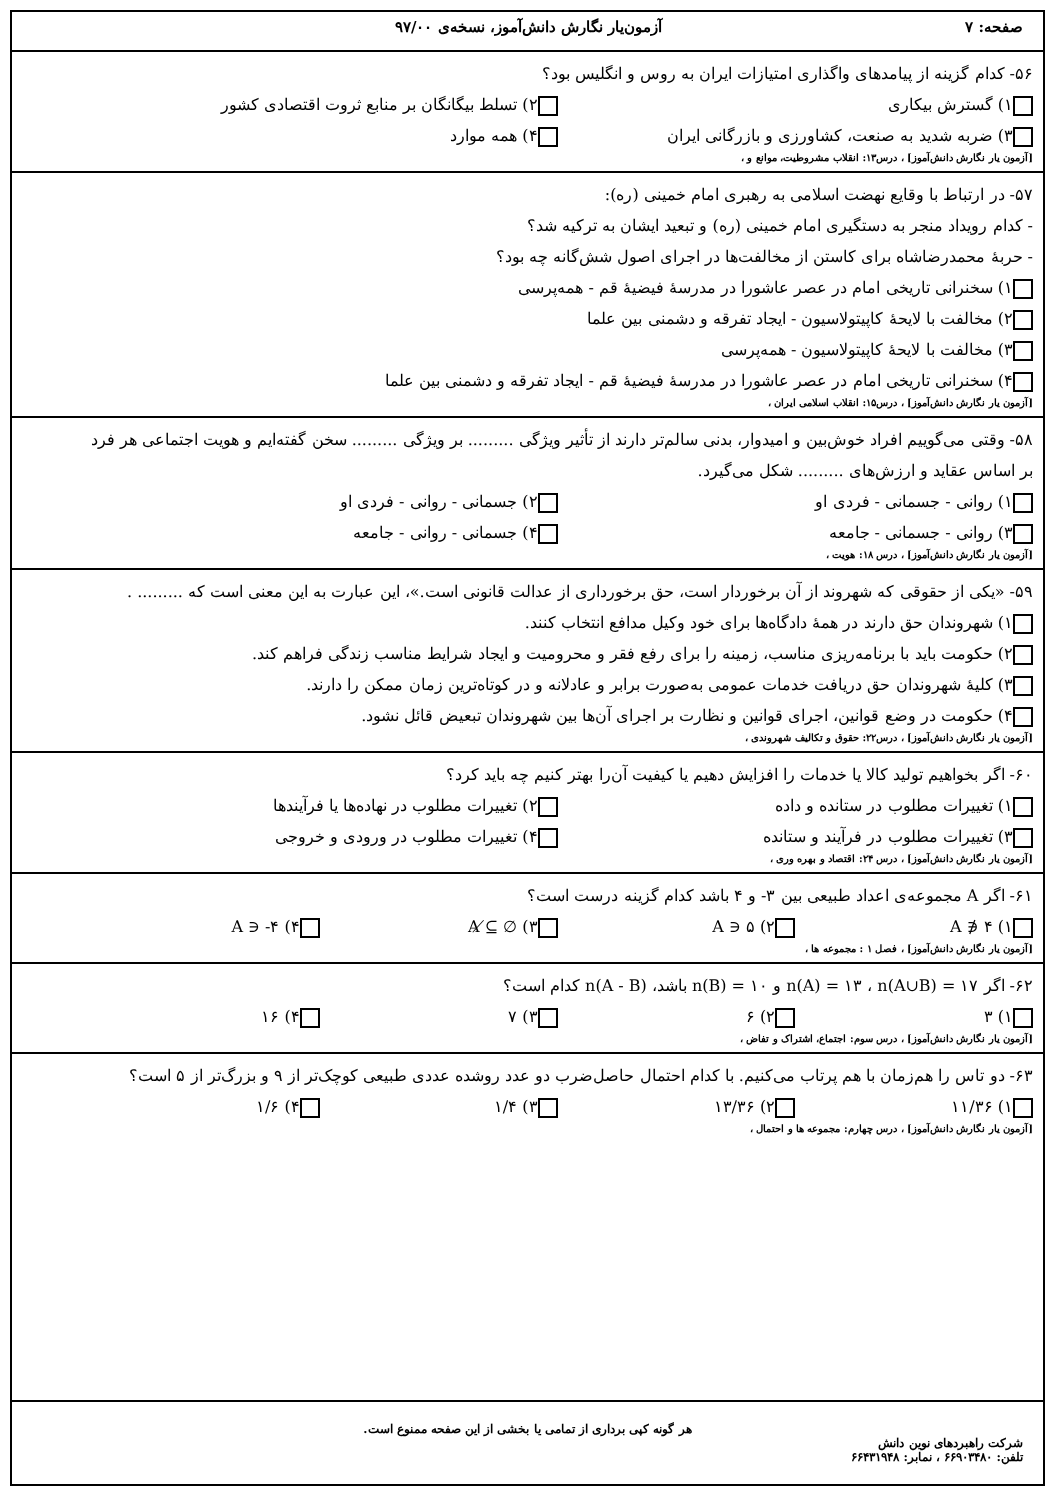صفحه: ۷ آزمون‌یار نگارش دانش‌آموز، نسخه‌ی ۹۷/۰۰
۵۶- کدام گزینه از پیامدهای واگذاری امتیازات ایران به روس و انگلیس بود؟
۱) گسترش بیکاری
۲) تسلط بیگانگان بر منابع ثروت اقتصادی کشور
۳) ضربه شدید به صنعت، کشاورزی و بازرگانی ایران
۴) همه موارد
[آزمون یار نگارش دانش‌آموز] ، درس۱۳: انقلاب مشروطیت، موانع و ،
۵۷- در ارتباط با وقایع نهضت اسلامی به رهبری امام خمینی (ره):
- کدام رویداد منجر به دستگیری امام خمینی (ره) و تبعید ایشان به ترکیه شد؟
- حربهٔ محمدرضاشاه برای کاستن از مخالفت‌ها در اجرای اصول شش‌گانه چه بود؟
۱) سخنرانی تاریخی امام در عصر عاشورا در مدرسهٔ فیضیهٔ قم - همه‌پرسی
۲) مخالفت با لایحهٔ کاپیتولاسیون - ایجاد تفرقه و دشمنی بین علما
۳) مخالفت با لایحهٔ کاپیتولاسیون - همه‌پرسی
۴) سخنرانی تاریخی امام در عصر عاشورا در مدرسهٔ فیضیهٔ قم - ایجاد تفرقه و دشمنی بین علما
[آزمون یار نگارش دانش‌آموز] ، درس۱۵: انقلاب اسلامی ایران ،
۵۸- وقتی می‌گوییم افراد خوش‌بین و امیدوار، بدنی سالم‌تر دارند از تأثیر ویژگی ......... بر ویژگی ......... سخن گفته‌ایم و هویت اجتماعی هر فرد بر اساس عقاید و ارزش‌های ......... شکل می‌گیرد.
۱) روانی - جسمانی - فردی او
۲) جسمانی - روانی - فردی او
۳) روانی - جسمانی - جامعه
۴) جسمانی - روانی - جامعه
[آزمون یار نگارش دانش‌آموز] ، درس ۱۸: هویت ،
۵۹- «یکی از حقوقی که شهروند از آن برخوردار است، حق برخورداری از عدالت قانونی است.»، این عبارت به این معنی است که ......... .
۱) شهروندان حق دارند در همهٔ دادگاه‌ها برای خود وکیل مدافع انتخاب کنند.
۲) حکومت باید با برنامه‌ریزی مناسب، زمینه را برای رفع فقر و محرومیت و ایجاد شرایط مناسب زندگی فراهم کند.
۳) کلیهٔ شهروندان حق دریافت خدمات عمومی به‌صورت برابر و عادلانه و در کوتاه‌ترین زمان ممکن را دارند.
۴) حکومت در وضع قوانین، اجرای قوانین و نظارت بر اجرای آن‌ها بین شهروندان تبعیض قائل نشود.
[آزمون یار نگارش دانش‌آموز] ، درس۲۲: حقوق و تکالیف شهروندی ،
۶۰- اگر بخواهیم تولید کالا یا خدمات را افزایش دهیم یا کیفیت آن‌را بهتر کنیم چه باید کرد؟
۱) تغییرات مطلوب در ستانده و داده
۲) تغییرات مطلوب در نهاده‌ها یا فرآیندها
۳) تغییرات مطلوب در فرآیند و ستانده
۴) تغییرات مطلوب در ورودی و خروجی
[آزمون یار نگارش دانش‌آموز] ، درس ۲۴: اقتصاد و بهره وری ،
۶۱- اگر A مجموعه‌ی اعداد طبیعی بین ۳- و ۴ باشد کدام گزینه درست است؟
۱) ۴ ∉ A
۲) ۵ ∈ A
۳) ∅ ⊈ A
۴) ۴- ∈ A
[آزمون یار نگارش دانش‌آموز] ، فصل ۱ : مجموعه ها ،
۶۲- اگر n(A) = ۱۳ ، n(A∪B) = ۱۷ و n(B) = ۱۰ باشد، n(A - B) کدام است؟
۱) ۳
۲) ۶
۳) ۷
۴) ۱۶
[آزمون یار نگارش دانش‌آموز] ، درس سوم: اجتماع، اشتراک و تفاض ،
۶۳- دو تاس را هم‌زمان با هم پرتاب می‌کنیم. با کدام احتمال حاصل‌ضرب دو عدد روشده عددی طبیعی کوچک‌تر از ۹ و بزرگ‌تر از ۵ است؟
۱) ۱۱/۳۶
۲) ۱۳/۳۶
۳) ۱/۴
۴) ۱/۶
[آزمون یار نگارش دانش‌آموز] ، درس چهارم: مجموعه ها و احتمال ،
هر گونه کپی برداری از تمامی یا بخشی از این صفحه ممنوع است.
شرکت راهبردهای نوین دانش
تلفن: ۶۶۹۰۳۴۸۰ ، نمابر: ۶۶۴۳۱۹۴۸